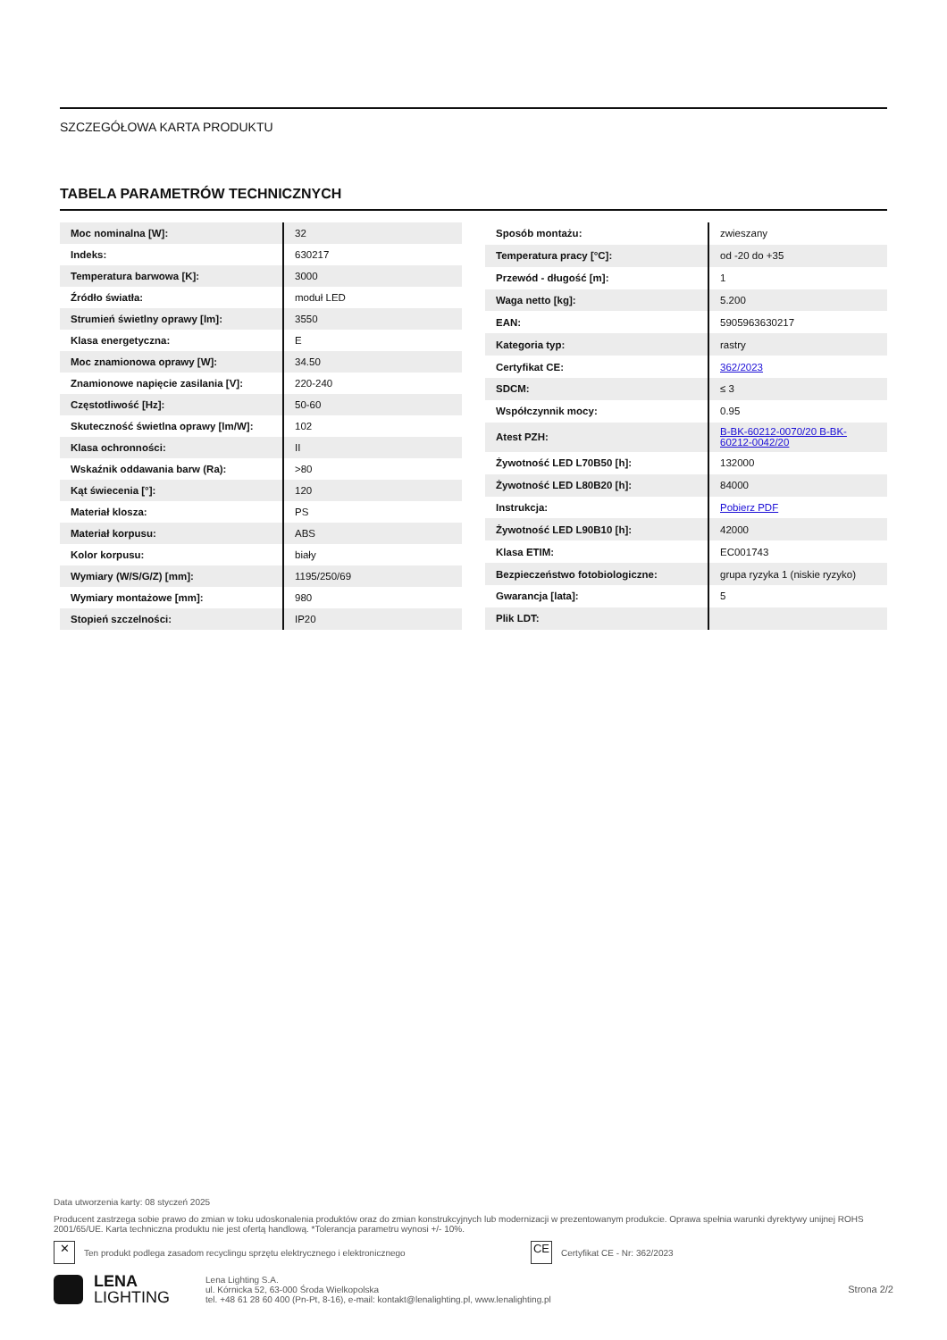SZCZEGÓŁOWA KARTA PRODUKTU
TABELA PARAMETRÓW TECHNICZNYCH
| Moc nominalna [W]: | 32 |
| Indeks: | 630217 |
| Temperatura barwowa [K]: | 3000 |
| Źródło światła: | moduł LED |
| Strumień świetlny oprawy [lm]: | 3550 |
| Klasa energetyczna: | E |
| Moc znamionowa oprawy [W]: | 34.50 |
| Znamionowe napięcie zasilania [V]: | 220-240 |
| Częstotliwość [Hz]: | 50-60 |
| Skuteczność świetlna oprawy [lm/W]: | 102 |
| Klasa ochronności: | II |
| Wskaźnik oddawania barw (Ra): | >80 |
| Kąt świecenia [°]: | 120 |
| Materiał klosza: | PS |
| Materiał korpusu: | ABS |
| Kolor korpusu: | biały |
| Wymiary (W/S/G/Z) [mm]: | 1195/250/69 |
| Wymiary montażowe [mm]: | 980 |
| Stopień szczelności: | IP20 |
| Sposób montażu: | zwieszany |
| Temperatura pracy [°C]: | od -20 do +35 |
| Przewód - długość [m]: | 1 |
| Waga netto [kg]: | 5.200 |
| EAN: | 5905963630217 |
| Kategoria typ: | rastry |
| Certyfikat CE: | 362/2023 |
| SDCM: | ≤ 3 |
| Współczynnik mocy: | 0.95 |
| Atest PZH: | B-BK-60212-0070/20 B-BK-60212-0042/20 |
| Żywotność LED L70B50 [h]: | 132000 |
| Żywotność LED L80B20 [h]: | 84000 |
| Instrukcja: | Pobierz PDF |
| Żywotność LED L90B10 [h]: | 42000 |
| Klasa ETIM: | EC001743 |
| Bezpieczeństwo fotobiologiczne: | grupa ryzyka 1 (niskie ryzyko) |
| Gwarancja [lata]: | 5 |
| Plik LDT: | |
Data utworzenia karty: 08 styczeń 2025
Producent zastrzega sobie prawo do zmian w toku udoskonalenia produktów oraz do zmian konstrukcyjnych lub modernizacji w prezentowanym produkcie. Oprawa spełnia warunki dyrektywy unijnej ROHS 2001/65/UE. Karta techniczna produktu nie jest ofertą handlową. *Tolerancja parametru wynosi +/- 10%.
✕ Ten produkt podlega zasadom recyclingu sprzętu elektrycznego i elektronicznego CE Certyfikat CE - Nr: 362/2023
LENA
LIGHTING
Lena Lighting S.A.
ul. Kórnicka 52, 63-000 Środa Wielkopolska
tel. +48 61 28 60 400 (Pn-Pt, 8-16), e-mail: kontakt@lenalighting.pl, www.lenalighting.pl
Strona 2/2